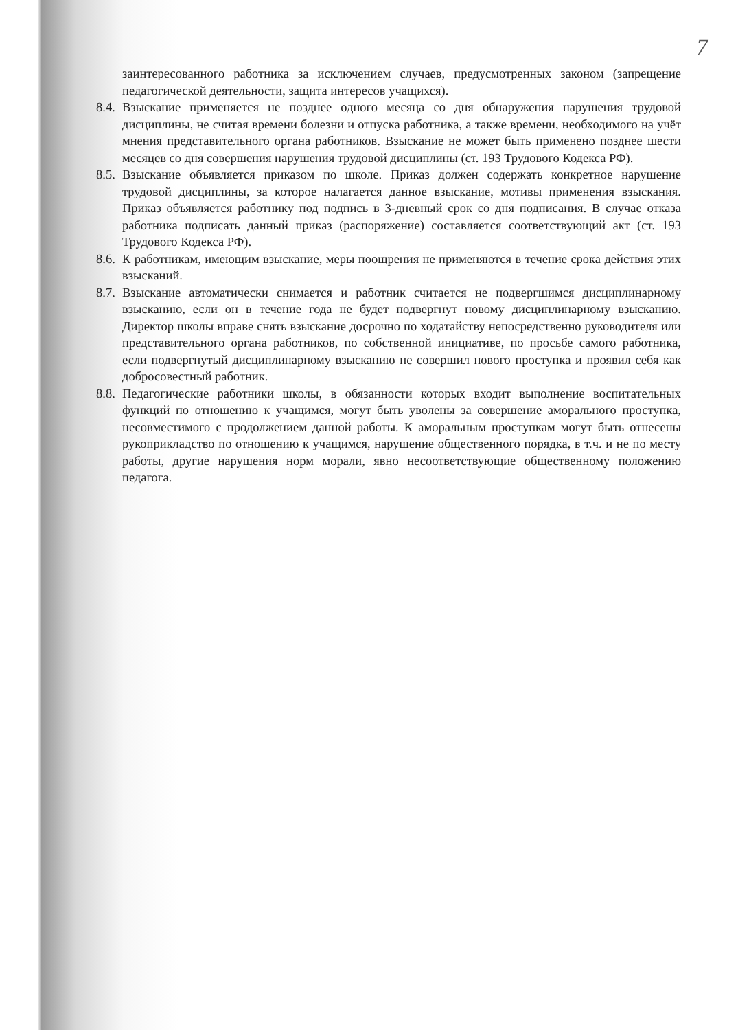7
заинтересованного работника за исключением случаев, предусмотренных законом (запрещение педагогической деятельности, защита интересов учащихся).
8.4. Взыскание применяется не позднее одного месяца со дня обнаружения нарушения трудовой дисциплины, не считая времени болезни и отпуска работника, а также времени, необходимого на учёт мнения представительного органа работников. Взыскание не может быть применено позднее шести месяцев со дня совершения нарушения трудовой дисциплины (ст. 193 Трудового Кодекса РФ).
8.5. Взыскание объявляется приказом по школе. Приказ должен содержать конкретное нарушение трудовой дисциплины, за которое налагается данное взыскание, мотивы применения взыскания. Приказ объявляется работнику под подпись в 3-дневный срок со дня подписания. В случае отказа работника подписать данный приказ (распоряжение) составляется соответствующий акт (ст. 193 Трудового Кодекса РФ).
8.6. К работникам, имеющим взыскание, меры поощрения не применяются в течение срока действия этих взысканий.
8.7. Взыскание автоматически снимается и работник считается не подвергшимся дисциплинарному взысканию, если он в течение года не будет подвергнут новому дисциплинарному взысканию. Директор школы вправе снять взыскание досрочно по ходатайству непосредственно руководителя или представительного органа работников, по собственной инициативе, по просьбе самого работника, если подвергнутый дисциплинарному взысканию не совершил нового проступка и проявил себя как добросовестный работник.
8.8. Педагогические работники школы, в обязанности которых входит выполнение воспитательных функций по отношению к учащимся, могут быть уволены за совершение аморального проступка, несовместимого с продолжением данной работы. К аморальным проступкам могут быть отнесены рукоприкладство по отношению к учащимся, нарушение общественного порядка, в т.ч. и не по месту работы, другие нарушения норм морали, явно несоответствующие общественному положению педагога.